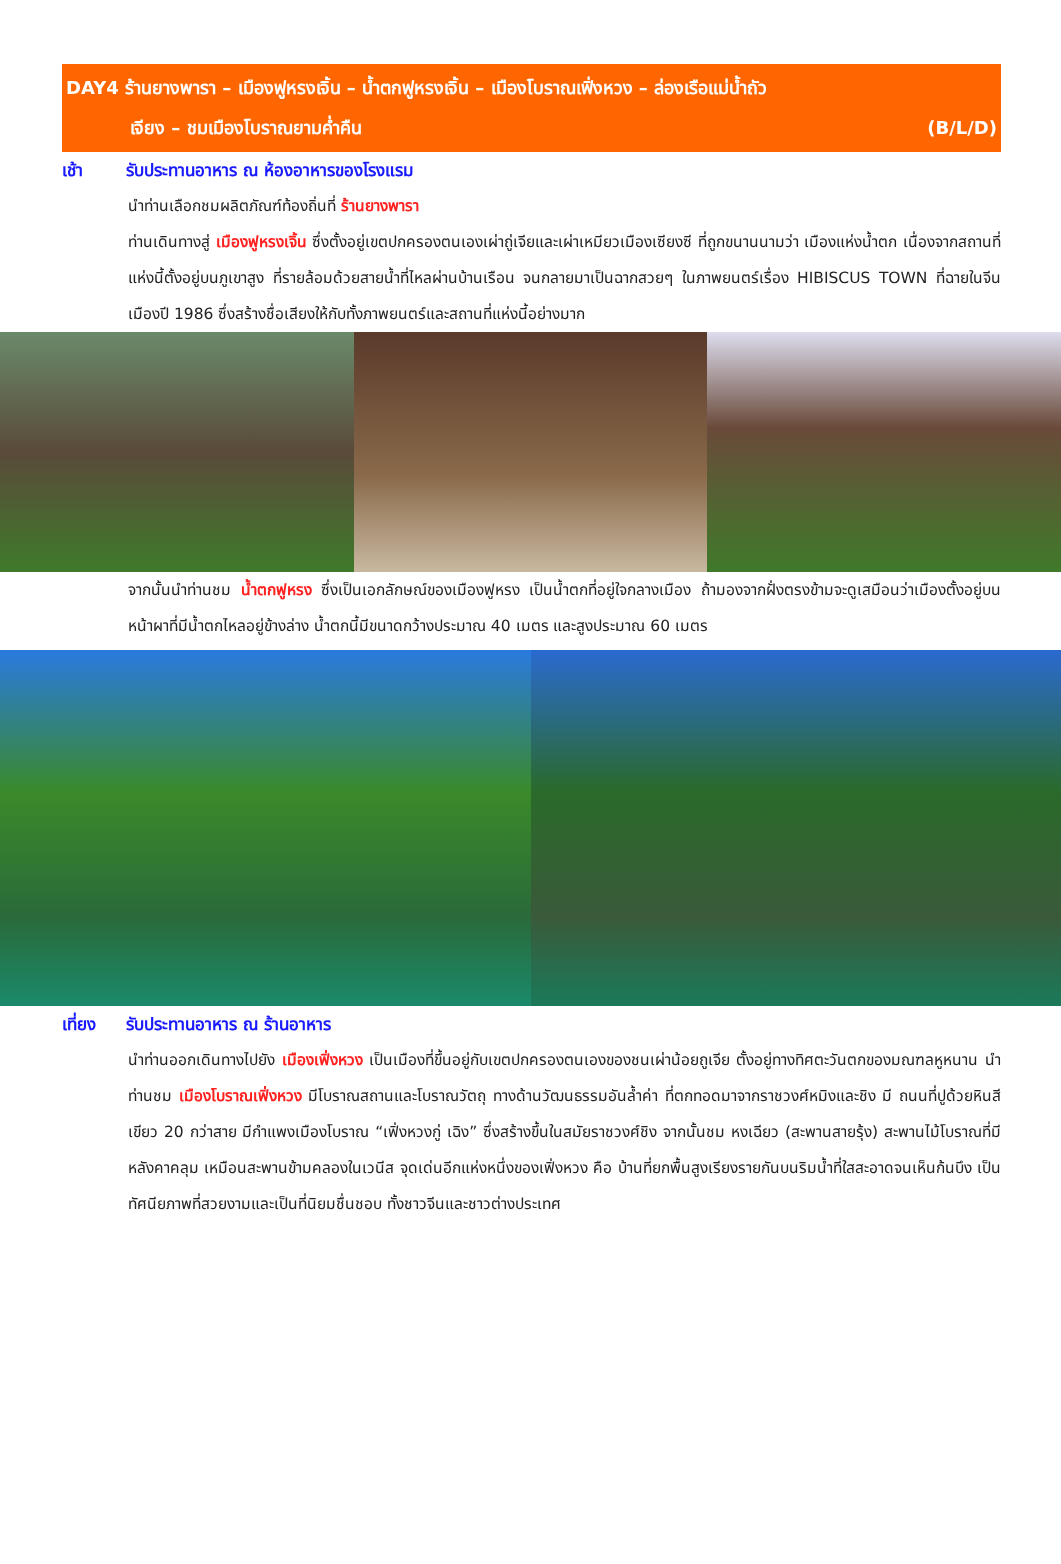DAY4 ร้านยางพารา – เมืองฟูหรงเจิ้น – น้ำตกฟูหรงเจิ้น – เมืองโบราณเฟิ่งหวง – ล่องเรือแม่น้ำถัว
เจียง – ชมเมืองโบราณยามค่ำคืน (B/L/D)
เช้า รับประทานอาหาร ณ ห้องอาหารของโรงแรม
นำท่านเลือกชมผลิตภัณฑ์ท้องถิ่นที่ ร้านยางพารา
ท่านเดินทางสู่ เมืองฟูหรงเจิ้น ซึ่งตั้งอยู่เขตปกครองตนเองเผ่าถู่เจียและเผ่าเหมียวเมืองเซียงซี ที่ถูกขนานนามว่า เมืองแห่งน้ำตก เนื่องจากสถานที่แห่งนี้ตั้งอยู่บนภูเขาสูง ที่รายล้อมด้วยสายน้ำที่ไหลผ่านบ้านเรือน จนกลายมาเป็นฉากสวยๆ ในภาพยนตร์เรื่อง HIBISCUS TOWN ที่ฉายในจีนเมืองปี 1986 ซึ่งสร้างชื่อเสียงให้กับทั้งภาพยนตร์และสถานที่แห่งนี้อย่างมาก
จากนั้นนำท่านชม น้ำตกฟูหรง ซึ่งเป็นเอกลักษณ์ของเมืองฟูหรง เป็นน้ำตกที่อยู่ใจกลางเมือง ถ้ามองจากฝั่งตรงข้ามจะดูเสมือนว่าเมืองตั้งอยู่บนหน้าผาที่มีน้ำตกไหลอยู่ข้างล่าง น้ำตกนี้มีขนาดกว้างประมาณ 40 เมตร และสูงประมาณ 60 เมตร
เที่ยง รับประทานอาหาร ณ ร้านอาหาร
นำท่านออกเดินทางไปยัง เมืองเฟิ่งหวง เป็นเมืองที่ขึ้นอยู่กับเขตปกครองตนเองของชนเผ่าน้อยถูเจีย ตั้งอยู่ทางทิศตะวันตกของมณฑลหูหนาน นำท่านชม เมืองโบราณเฟิ่งหวง มีโบราณสถานและโบราณวัตถุ ทางด้านวัฒนธรรมอันล้ำค่า ที่ตกทอดมาจากราชวงศ์หมิงและชิง มี ถนนที่ปูด้วยหินสีเขียว 20 กว่าสาย มีกำแพงเมืองโบราณ “เฟิ่งหวงกู่ เฉิง” ซึ่งสร้างขึ้นในสมัยราชวงศ์ชิง จากนั้นชม หงเฉียว (สะพานสายรุ้ง) สะพานไม้โบราณที่มีหลังคาคลุม เหมือนสะพานข้ามคลองในเวนีส จุดเด่นอีกแห่งหนึ่งของเฟิ่งหวง คือ บ้านที่ยกพื้นสูงเรียงรายกันบนริมน้ำที่ใสสะอาดจนเห็นก้นบึง เป็นทัศนียภาพที่สวยงามและเป็นที่นิยมชื่นชอบ ทั้งชาวจีนและชาวต่างประเทศ